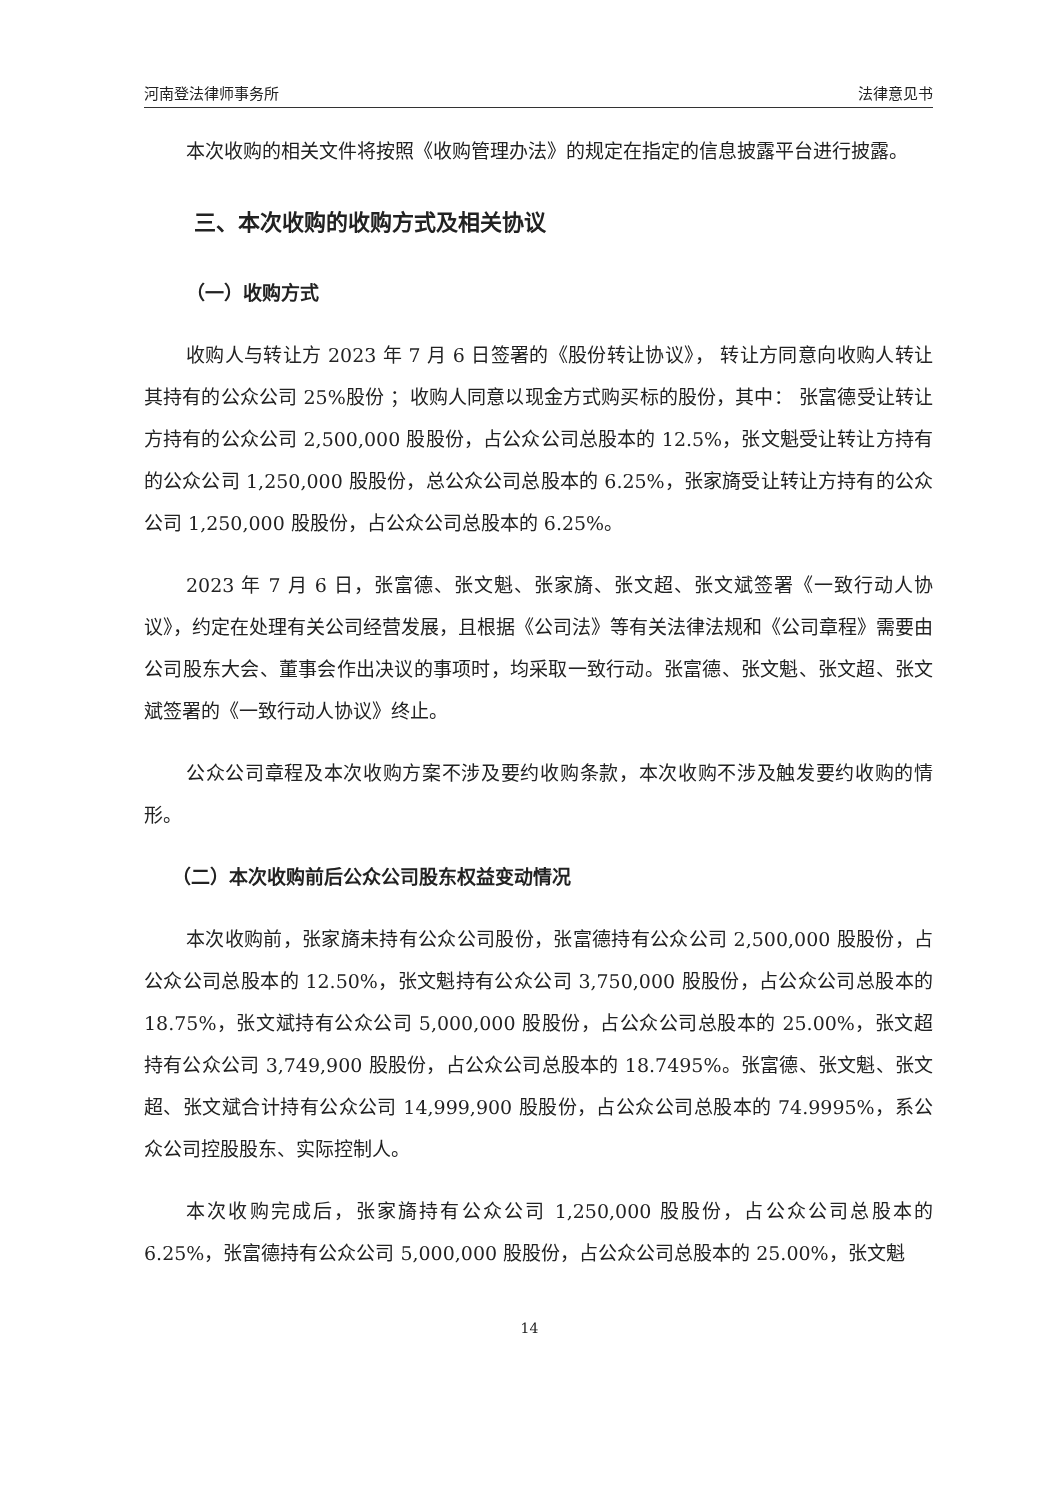河南登法律师事务所 法律意见书
本次收购的相关文件将按照《收购管理办法》的规定在指定的信息披露平台进行披露。
三、本次收购的收购方式及相关协议
（一）收购方式
收购人与转让方 2023 年 7 月 6 日签署的《股份转让协议》， 转让方同意向收购人转让其持有的公众公司 25%股份 ；收购人同意以现金方式购买标的股份，其中： 张富德受让转让方持有的公众公司 2,500,000 股股份，占公众公司总股本的 12.5%，张文魁受让转让方持有的公众公司 1,250,000 股股份，总公众公司总股本的 6.25%，张家旖受让转让方持有的公众公司 1,250,000 股股份，占公众公司总股本的 6.25%。
2023 年 7 月 6 日，张富德、张文魁、张家旖、张文超、张文斌签署《一致行动人协议》，约定在处理有关公司经营发展，且根据《公司法》等有关法律法规和《公司章程》需要由公司股东大会、董事会作出决议的事项时，均采取一致行动。张富德、张文魁、张文超、张文斌签署的《一致行动人协议》终止。
公众公司章程及本次收购方案不涉及要约收购条款，本次收购不涉及触发要约收购的情形。
（二）本次收购前后公众公司股东权益变动情况
本次收购前，张家旖未持有公众公司股份，张富德持有公众公司 2,500,000 股股份，占公众公司总股本的 12.50%，张文魁持有公众公司 3,750,000 股股份，占公众公司总股本的 18.75%，张文斌持有公众公司 5,000,000 股股份，占公众公司总股本的 25.00%，张文超持有公众公司 3,749,900 股股份，占公众公司总股本的 18.7495%。张富德、张文魁、张文超、张文斌合计持有公众公司 14,999,900 股股份，占公众公司总股本的 74.9995%，系公众公司控股股东、实际控制人。
本次收购完成后，张家旖持有公众公司 1,250,000 股股份，占公众公司总股本的 6.25%，张富德持有公众公司 5,000,000 股股份，占公众公司总股本的 25.00%，张文魁
14